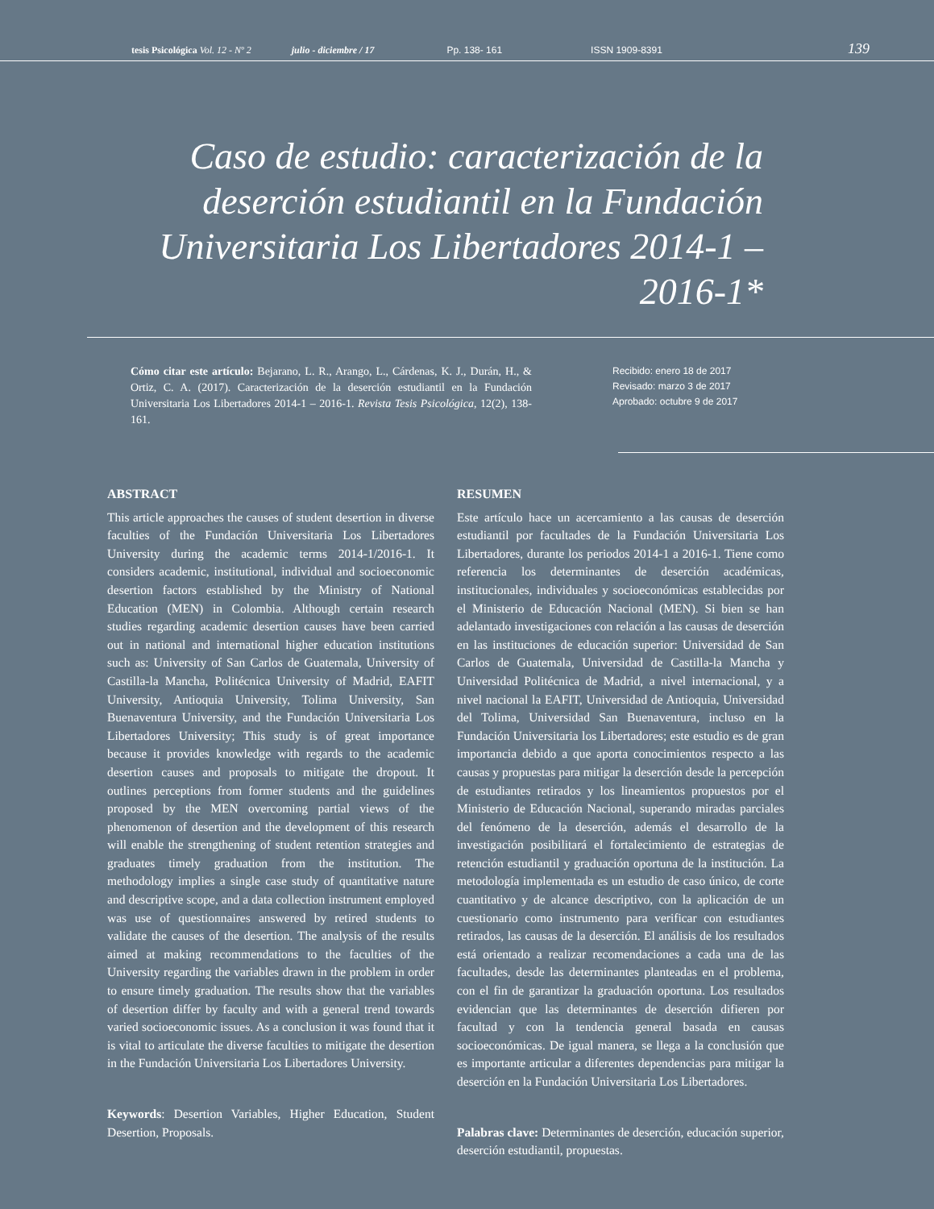tesis Psicológica Vol. 12 - Nº 2 julio - diciembre / 17 Pp. 138- 161 ISSN 1909-8391 139
Caso de estudio: caracterización de la deserción estudiantil en la Fundación Universitaria Los Libertadores 2014-1 – 2016-1*
Cómo citar este artículo: Bejarano, L. R., Arango, L., Cárdenas, K. J., Durán, H., & Ortiz, C. A. (2017). Caracterización de la deserción estudiantil en la Fundación Universitaria Los Libertadores 2014-1 – 2016-1. Revista Tesis Psicológica, 12(2), 138-161.
Recibido: enero 18 de 2017
Revisado: marzo 3 de 2017
Aprobado: octubre 9 de 2017
ABSTRACT
This article approaches the causes of student desertion in diverse faculties of the Fundación Universitaria Los Libertadores University during the academic terms 2014-1/2016-1. It considers academic, institutional, individual and socioeconomic desertion factors established by the Ministry of National Education (MEN) in Colombia. Although certain research studies regarding academic desertion causes have been carried out in national and international higher education institutions such as: University of San Carlos de Guatemala, University of Castilla-la Mancha, Politécnica University of Madrid, EAFIT University, Antioquia University, Tolima University, San Buenaventura University, and the Fundación Universitaria Los Libertadores University; This study is of great importance because it provides knowledge with regards to the academic desertion causes and proposals to mitigate the dropout. It outlines perceptions from former students and the guidelines proposed by the MEN overcoming partial views of the phenomenon of desertion and the development of this research will enable the strengthening of student retention strategies and graduates timely graduation from the institution. The methodology implies a single case study of quantitative nature and descriptive scope, and a data collection instrument employed was use of questionnaires answered by retired students to validate the causes of the desertion. The analysis of the results aimed at making recommendations to the faculties of the University regarding the variables drawn in the problem in order to ensure timely graduation. The results show that the variables of desertion differ by faculty and with a general trend towards varied socioeconomic issues. As a conclusion it was found that it is vital to articulate the diverse faculties to mitigate the desertion in the Fundación Universitaria Los Libertadores University.
Keywords: Desertion Variables, Higher Education, Student Desertion, Proposals.
RESUMEN
Este artículo hace un acercamiento a las causas de deserción estudiantil por facultades de la Fundación Universitaria Los Libertadores, durante los periodos 2014-1 a 2016-1. Tiene como referencia los determinantes de deserción académicas, institucionales, individuales y socioeconómicas establecidas por el Ministerio de Educación Nacional (MEN). Si bien se han adelantado investigaciones con relación a las causas de deserción en las instituciones de educación superior: Universidad de San Carlos de Guatemala, Universidad de Castilla-la Mancha y Universidad Politécnica de Madrid, a nivel internacional, y a nivel nacional la EAFIT, Universidad de Antioquia, Universidad del Tolima, Universidad San Buenaventura, incluso en la Fundación Universitaria los Libertadores; este estudio es de gran importancia debido a que aporta conocimientos respecto a las causas y propuestas para mitigar la deserción desde la percepción de estudiantes retirados y los lineamientos propuestos por el Ministerio de Educación Nacional, superando miradas parciales del fenómeno de la deserción, además el desarrollo de la investigación posibilitará el fortalecimiento de estrategias de retención estudiantil y graduación oportuna de la institución. La metodología implementada es un estudio de caso único, de corte cuantitativo y de alcance descriptivo, con la aplicación de un cuestionario como instrumento para verificar con estudiantes retirados, las causas de la deserción. El análisis de los resultados está orientado a realizar recomendaciones a cada una de las facultades, desde las determinantes planteadas en el problema, con el fin de garantizar la graduación oportuna. Los resultados evidencian que las determinantes de deserción difieren por facultad y con la tendencia general basada en causas socioeconómicas. De igual manera, se llega a la conclusión que es importante articular a diferentes dependencias para mitigar la deserción en la Fundación Universitaria Los Libertadores.
Palabras clave: Determinantes de deserción, educación superior, deserción estudiantil, propuestas.